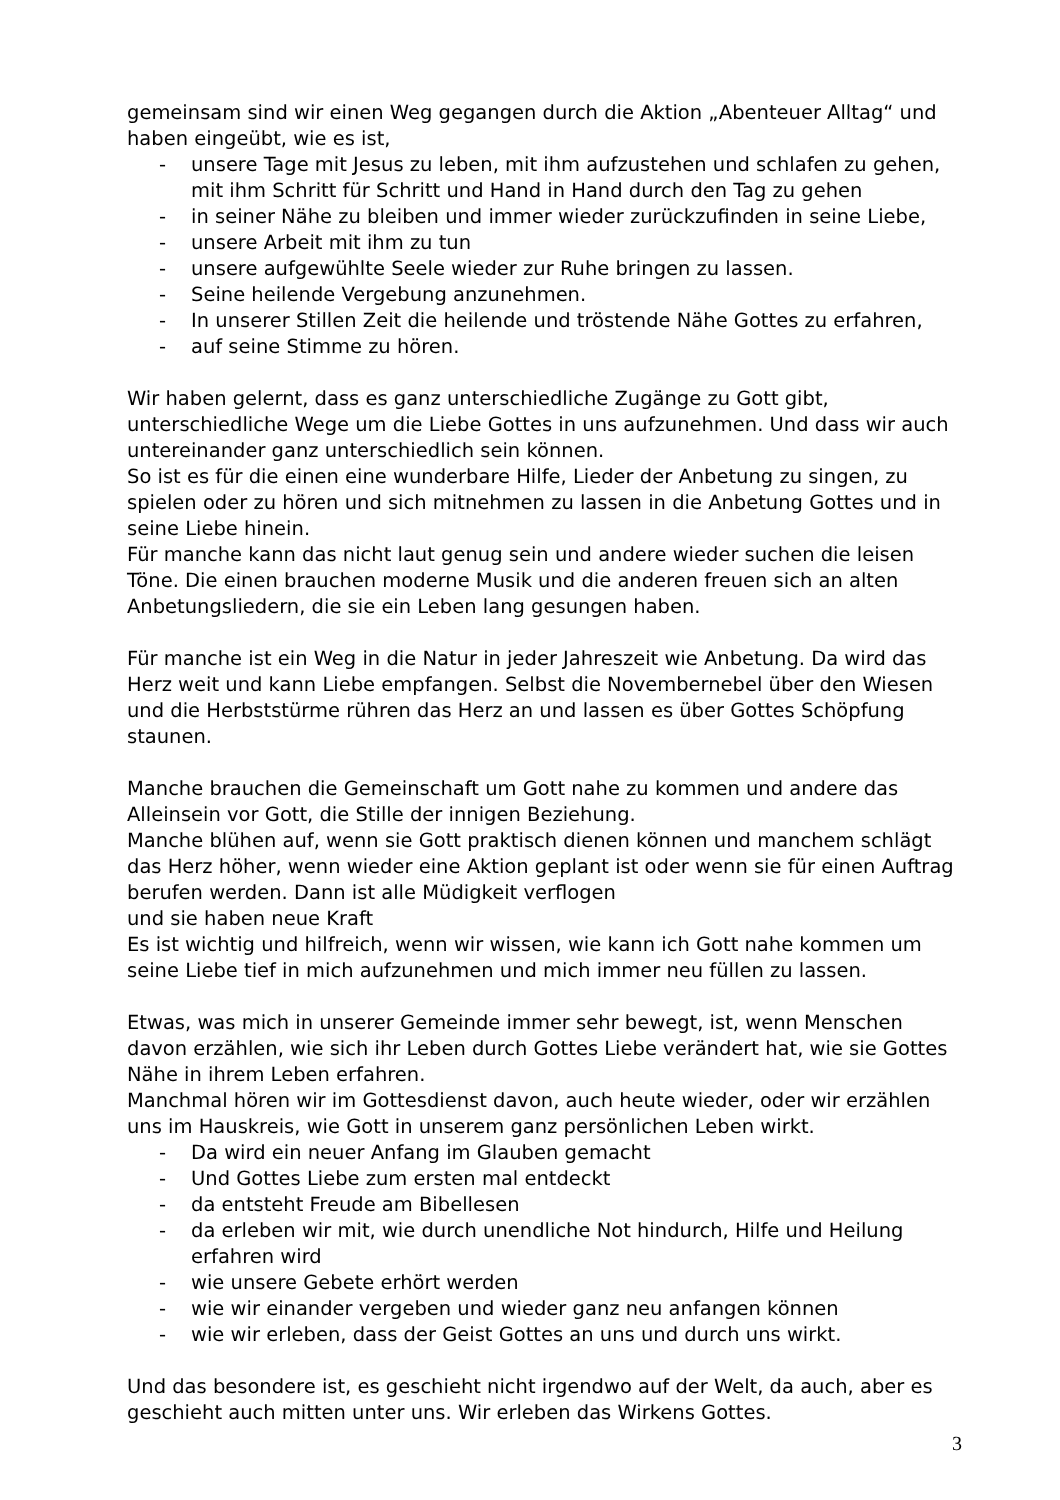gemeinsam sind wir einen Weg gegangen durch die Aktion „Abenteuer Alltag“ und haben eingeübt, wie es ist,
- unsere Tage mit Jesus zu leben, mit ihm aufzustehen und schlafen zu gehen, mit ihm Schritt für Schritt und Hand in Hand durch den Tag zu gehen
- in seiner Nähe zu bleiben und immer wieder zurückzufinden in seine Liebe,
- unsere Arbeit mit ihm zu tun
- unsere aufgewühlte Seele wieder zur Ruhe bringen zu lassen.
- Seine heilende Vergebung anzunehmen.
- In unserer Stillen Zeit die heilende und tröstende Nähe Gottes zu erfahren,
- auf seine Stimme zu hören.
Wir haben gelernt, dass es ganz unterschiedliche Zugänge zu Gott gibt, unterschiedliche Wege um die Liebe Gottes in uns aufzunehmen. Und dass wir auch untereinander ganz unterschiedlich sein können.
So ist es für die einen eine wunderbare Hilfe, Lieder der Anbetung zu singen, zu spielen oder zu hören und sich mitnehmen zu lassen in die Anbetung Gottes und in seine Liebe hinein.
Für manche kann das nicht laut genug sein und andere wieder suchen die leisen Töne. Die einen brauchen moderne Musik und die anderen freuen sich an alten Anbetungsliedern, die sie ein Leben lang gesungen haben.
Für manche ist ein Weg in die Natur in jeder Jahreszeit wie Anbetung. Da wird das Herz weit und kann Liebe empfangen. Selbst die Novembernebel über den Wiesen und die Herbststürme rühren das Herz an und lassen es über Gottes Schöpfung staunen.
Manche brauchen die Gemeinschaft um Gott nahe zu kommen und andere das Alleinsein vor Gott, die Stille der innigen Beziehung.
Manche blühen auf, wenn sie Gott praktisch dienen können und manchem schlägt das Herz höher, wenn wieder eine Aktion geplant ist oder wenn sie für einen Auftrag berufen werden. Dann ist alle Müdigkeit verflogen
und sie haben neue Kraft
Es ist wichtig und hilfreich, wenn wir wissen, wie kann ich Gott nahe kommen um seine Liebe tief in mich aufzunehmen und mich immer neu füllen zu lassen.
Etwas, was mich in unserer Gemeinde immer sehr bewegt, ist, wenn Menschen davon erzählen, wie sich ihr Leben durch Gottes Liebe verändert hat, wie sie Gottes Nähe in ihrem Leben erfahren.
Manchmal hören wir im Gottesdienst davon, auch heute wieder, oder wir erzählen uns im Hauskreis, wie Gott in unserem ganz persönlichen Leben wirkt.
- Da wird ein neuer Anfang im Glauben gemacht
- Und Gottes Liebe zum ersten mal entdeckt
- da entsteht Freude am Bibellesen
- da erleben wir mit, wie durch unendliche Not hindurch, Hilfe und Heilung erfahren wird
- wie unsere Gebete erhört werden
- wie wir einander vergeben und wieder ganz neu anfangen können
- wie wir erleben, dass der Geist Gottes an uns und durch uns wirkt.
Und das besondere ist, es geschieht nicht irgendwo auf der Welt, da auch, aber es geschieht auch mitten unter uns. Wir erleben das Wirkens Gottes.
3